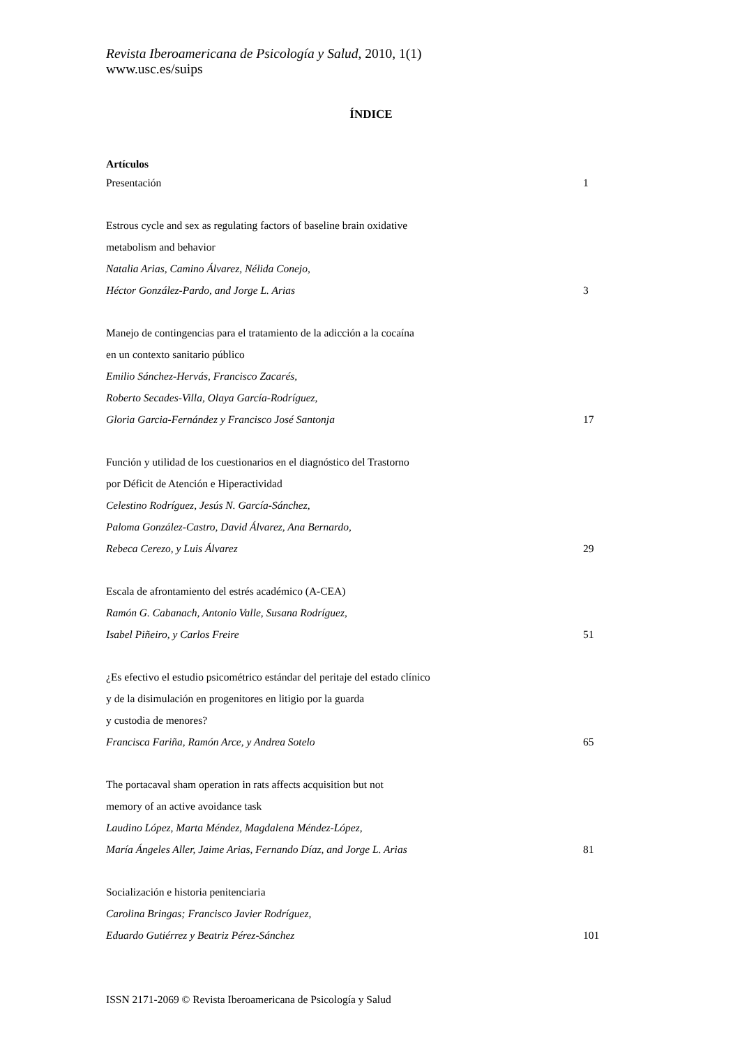Revista Iberoamericana de Psicología y Salud, 2010, 1(1)
www.usc.es/suips
ÍNDICE
Artículos
Presentación 1
Estrous cycle and sex as regulating factors of baseline brain oxidative
metabolism and behavior
Natalia Arias, Camino Álvarez, Nélida Conejo,
Héctor González-Pardo, and Jorge L. Arias 3
Manejo de contingencias para el tratamiento de la adicción a la cocaína
en un contexto sanitario público
Emilio Sánchez-Hervás, Francisco Zacarés,
Roberto Secades-Villa, Olaya García-Rodríguez,
Gloria Garcia-Fernández y Francisco José Santonja 17
Función y utilidad de los cuestionarios en el diagnóstico del Trastorno
por Déficit de Atención e Hiperactividad
Celestino Rodríguez, Jesús N. García-Sánchez,
Paloma González-Castro, David Álvarez, Ana Bernardo,
Rebeca Cerezo, y Luis Álvarez 29
Escala de afrontamiento del estrés académico (A-CEA)
Ramón G. Cabanach, Antonio Valle, Susana Rodríguez,
Isabel Piñeiro, y Carlos Freire 51
¿Es efectivo el estudio psicométrico estándar del peritaje del estado clínico
y de la disimulación en progenitores en litigio por la guarda
y custodia de menores?
Francisca Fariña, Ramón Arce, y Andrea Sotelo 65
The portacaval sham operation in rats affects acquisition but not
memory of an active avoidance task
Laudino López, Marta Méndez, Magdalena Méndez-López,
María Ángeles Aller, Jaime Arias, Fernando Díaz, and Jorge L. Arias 81
Socialización e historia penitenciaria
Carolina Bringas; Francisco Javier Rodríguez,
Eduardo Gutiérrez y Beatriz Pérez-Sánchez 101
ISSN 2171-2069 © Revista Iberoamericana de Psicología y Salud